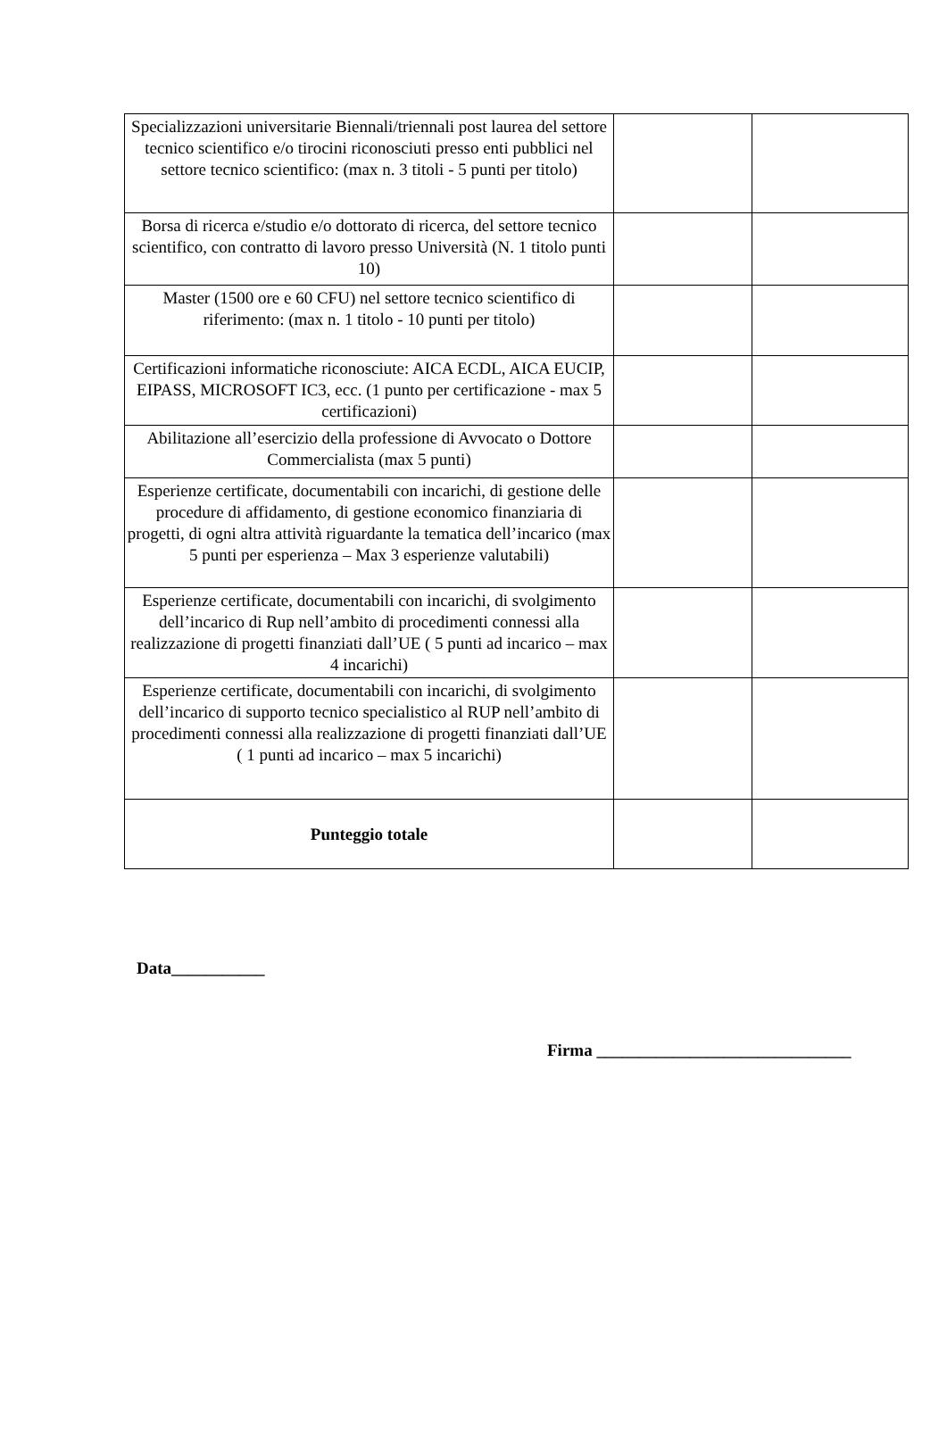| Specializzazioni universitarie Biennali/triennali post laurea del settore tecnico scientifico e/o tirocini riconosciuti presso enti pubblici nel settore tecnico scientifico: (max n. 3 titoli - 5 punti per titolo) | | |
| Borsa di ricerca e/studio e/o dottorato di ricerca, del settore tecnico scientifico, con contratto di lavoro presso Università (N. 1 titolo punti 10) | | |
| Master (1500 ore e 60 CFU) nel settore tecnico scientifico di riferimento: (max n. 1 titolo - 10 punti per titolo) | | |
| Certificazioni informatiche riconosciute: AICA ECDL, AICA EUCIP, EIPASS, MICROSOFT IC3, ecc. (1 punto per certificazione - max 5 certificazioni) | | |
| Abilitazione all’esercizio della professione di Avvocato o Dottore Commercialista (max 5 punti) | | |
| Esperienze certificate, documentabili con incarichi, di gestione delle procedure di affidamento, di gestione economico finanziaria di progetti, di ogni altra attività riguardante la tematica dell’incarico (max 5 punti per esperienza – Max 3 esperienze valutabili) | | |
| Esperienze certificate, documentabili con incarichi, di svolgimento dell’incarico di Rup nell’ambito di procedimenti connessi alla realizzazione di progetti finanziati dall’UE ( 5 punti ad incarico – max 4 incarichi) | | |
| Esperienze certificate, documentabili con incarichi, di svolgimento dell’incarico di supporto tecnico specialistico al RUP nell’ambito di procedimenti connessi alla realizzazione di progetti finanziati dall’UE ( 1 punti ad incarico – max 5 incarichi) | | |
| Punteggio totale | | |
Data___________
Firma ______________________________